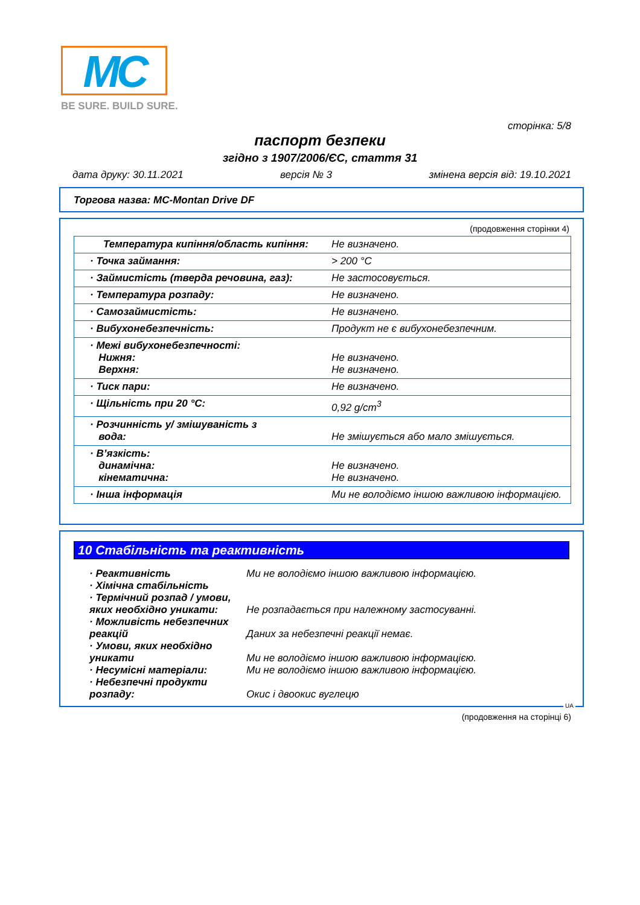MC
BE SURE. BUILD SURE.
сторінка: 5/8
паспорт безпеки
згідно з 1907/2006/ЄС, стаття 31
дата друку: 30.11.2021 версія № 3 змінена версія від: 19.10.2021
Торгова назва: MC-Montan Drive DF
(продовження сторінки 4)
| Температура кипіння/область кипіння: | Не визначено. |
| · Точка займання: | > 200 °C |
| · Займистість (тверда речовина, газ): | Не застосовується. |
| · Температура розпаду: | Не визначено. |
| · Самозаймистість: | Не визначено. |
| · Вибухонебезпечність: | Продукт не є вибухонебезпечним. |
| · Межі вибухонебезпечності: Нижня: Верхня: | Не визначено. Не визначено. |
| · Тиск пари: | Не визначено. |
| · Щільність при 20 °C: | 0,92 g/cm<sup>3</sup> |
| · Розчинність у/ змішуваність з вода: | Не змішується або мало змішується. |
| · В’язкість: динамічна: кінематична: | Не визначено. Не визначено. |
| · Інша інформація | Ми не володіємо іншою важливою інформацією. |
10 Стабільність та реактивність
· Реактивність
Ми не володіємо іншою важливою інформацією.
· Хімічна стабільність
· Термічний розпад / умови, яких необхідно уникати:
Не розпадається при належному застосуванні.
· Можливість небезпечних реакцій
Даних за небезпечні реакції немає.
· Умови, яких необхідно уникати
Ми не володіємо іншою важливою інформацією.
· Несумісні матеріали:
Ми не володіємо іншою важливою інформацією.
· Небезпечні продукти розпаду:
Окис і двоокис вуглецю
UA
(продовження на сторінці 6)